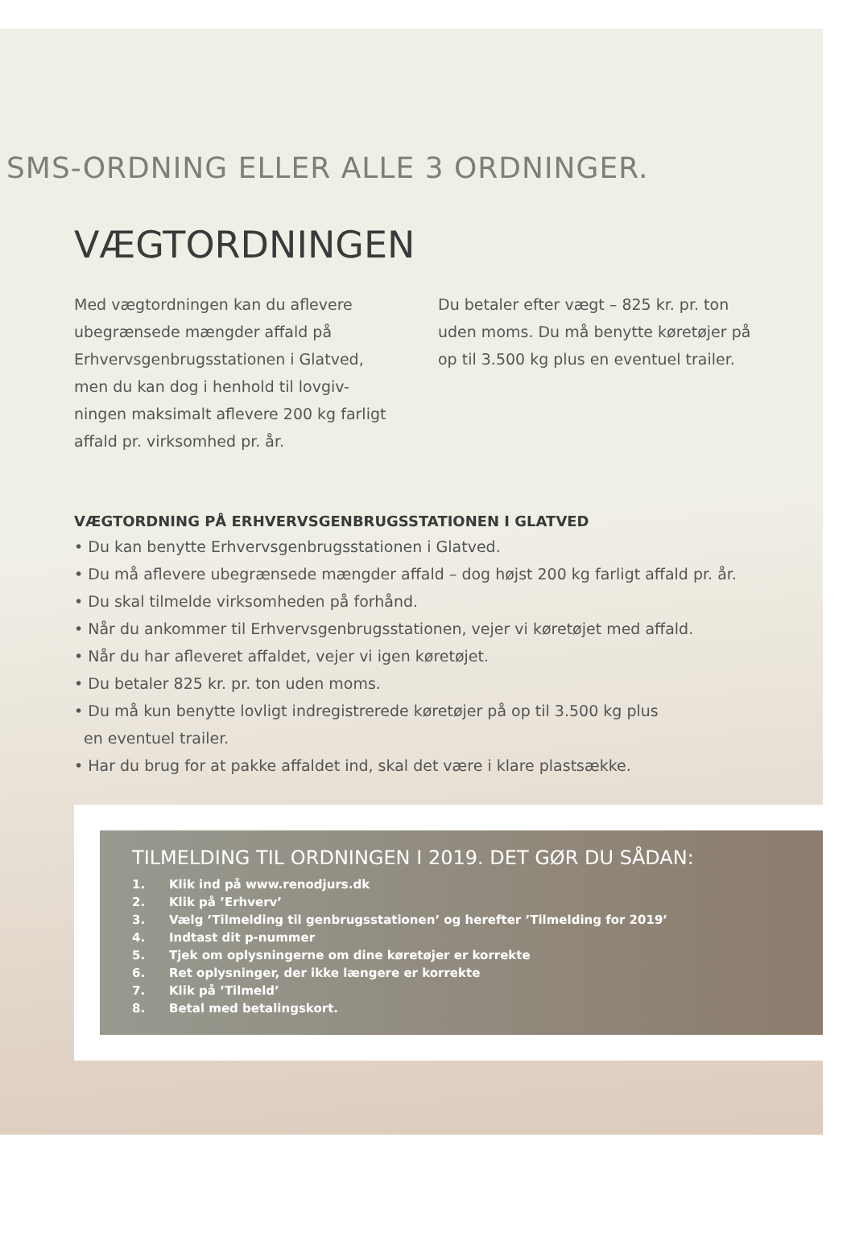SMS-ORDNING ELLER ALLE 3 ORDNINGER.
VÆGTORDNINGEN
Med vægtordningen kan du aflevere ubegrænsede mængder affald på Erhvervsgenbrugsstationen i Glatved, men du kan dog i henhold til lovgiv-ningen maksimalt aflevere 200 kg farligt affald pr. virksomhed pr. år.
Du betaler efter vægt – 825 kr. pr. ton uden moms. Du må benytte køretøjer på op til 3.500 kg plus en eventuel trailer.
VÆGTORDNING PÅ ERHVERVSGENBRUGSSTATIONEN I GLATVED
• Du kan benytte Erhvervsgenbrugsstationen i Glatved.
• Du må aflevere ubegrænsede mængder affald – dog højst 200 kg farligt affald pr. år.
• Du skal tilmelde virksomheden på forhånd.
• Når du ankommer til Erhvervsgenbrugsstationen, vejer vi køretøjet med affald.
• Når du har afleveret affaldet, vejer vi igen køretøjet.
• Du betaler 825 kr. pr. ton uden moms.
• Du må kun benytte lovligt indregistrerede køretøjer på op til 3.500 kg plus
en eventuel trailer.
• Har du brug for at pakke affaldet ind, skal det være i klare plastsække.
TILMELDING TIL ORDNINGEN I 2019. DET GØR DU SÅDAN:
1. Klik ind på www.renodjurs.dk
2. Klik på ’Erhverv’
3. Vælg ’Tilmelding til genbrugsstationen’ og herefter ’Tilmelding for 2019’
4. Indtast dit p-nummer
5. Tjek om oplysningerne om dine køretøjer er korrekte
6. Ret oplysninger, der ikke længere er korrekte
7. Klik på ’Tilmeld’
8. Betal med betalingskort.